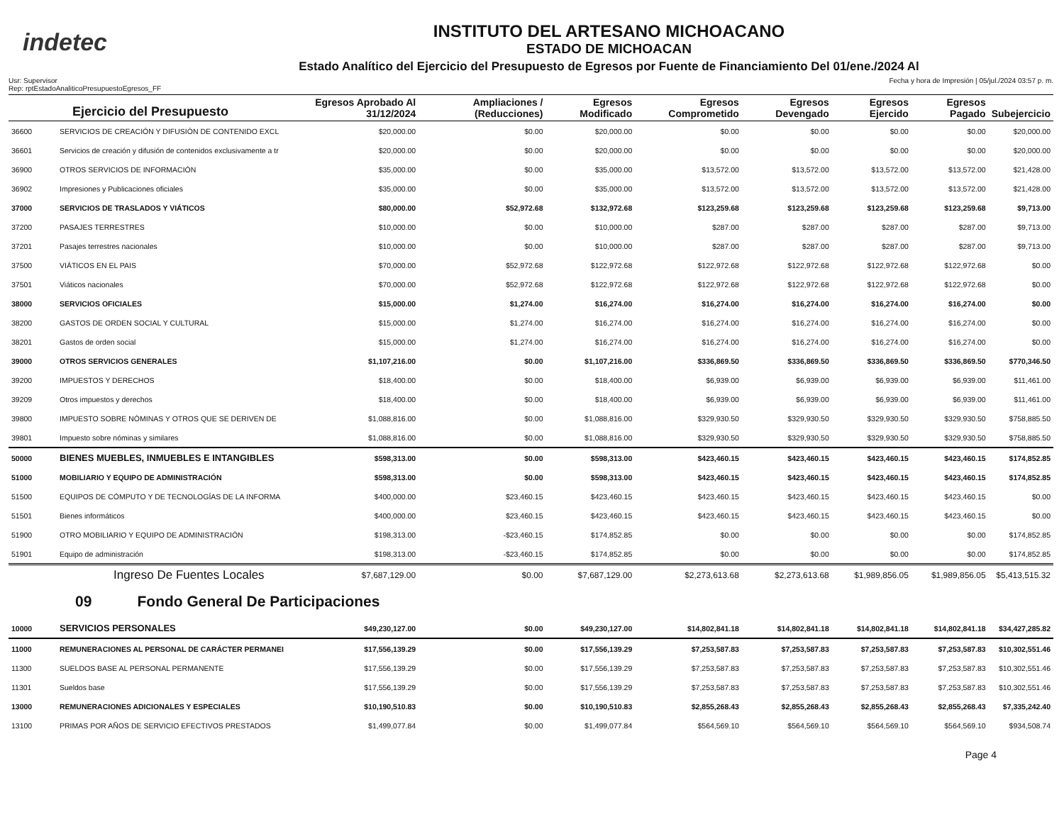indetec
INSTITUTO DEL ARTESANO MICHOACANO
ESTADO DE MICHOACAN
Estado Analítico del Ejercicio del Presupuesto de Egresos por Fuente de Financiamiento Del 01/ene./2024 Al
Usr: Supervisor
Rep: rptEstadoAnaliticoPresupuestoEgresos_FF
Fecha y hora de Impresión | 05/jul./2024 03:57 p. m.
| Ejercicio del Presupuesto | | Egresos Aprobado Al 31/12/2024 | Ampliaciones / (Reducciones) | Egresos Modificado | Egresos Comprometido | Egresos Devengado | Egresos Ejercido | Egresos Pagado | Subejercicio |
| --- | --- | --- | --- | --- | --- | --- | --- | --- | --- |
| 36600 | SERVICIOS DE CREACIÓN Y DIFUSIÓN DE CONTENIDO EXCL | $20,000.00 | $0.00 | $20,000.00 | $0.00 | $0.00 | $0.00 | $0.00 | $20,000.00 |
| 36601 | Servicios de creación y difusión de contenidos exclusivamente a tr | $20,000.00 | $0.00 | $20,000.00 | $0.00 | $0.00 | $0.00 | $0.00 | $20,000.00 |
| 36900 | OTROS SERVICIOS DE INFORMACIÓN | $35,000.00 | $0.00 | $35,000.00 | $13,572.00 | $13,572.00 | $13,572.00 | $13,572.00 | $21,428.00 |
| 36902 | Impresiones y Publicaciones oficiales | $35,000.00 | $0.00 | $35,000.00 | $13,572.00 | $13,572.00 | $13,572.00 | $13,572.00 | $21,428.00 |
| 37000 | SERVICIOS DE TRASLADOS Y VIÁTICOS | $80,000.00 | $52,972.68 | $132,972.68 | $123,259.68 | $123,259.68 | $123,259.68 | $123,259.68 | $9,713.00 |
| 37200 | PASAJES TERRESTRES | $10,000.00 | $0.00 | $10,000.00 | $287.00 | $287.00 | $287.00 | $287.00 | $9,713.00 |
| 37201 | Pasajes terrestres nacionales | $10,000.00 | $0.00 | $10,000.00 | $287.00 | $287.00 | $287.00 | $287.00 | $9,713.00 |
| 37500 | VIÁTICOS EN EL PAIS | $70,000.00 | $52,972.68 | $122,972.68 | $122,972.68 | $122,972.68 | $122,972.68 | $122,972.68 | $0.00 |
| 37501 | Viáticos nacionales | $70,000.00 | $52,972.68 | $122,972.68 | $122,972.68 | $122,972.68 | $122,972.68 | $122,972.68 | $0.00 |
| 38000 | SERVICIOS OFICIALES | $15,000.00 | $1,274.00 | $16,274.00 | $16,274.00 | $16,274.00 | $16,274.00 | $16,274.00 | $0.00 |
| 38200 | GASTOS DE ORDEN SOCIAL Y CULTURAL | $15,000.00 | $1,274.00 | $16,274.00 | $16,274.00 | $16,274.00 | $16,274.00 | $16,274.00 | $0.00 |
| 38201 | Gastos de orden social | $15,000.00 | $1,274.00 | $16,274.00 | $16,274.00 | $16,274.00 | $16,274.00 | $16,274.00 | $0.00 |
| 39000 | OTROS SERVICIOS GENERALES | $1,107,216.00 | $0.00 | $1,107,216.00 | $336,869.50 | $336,869.50 | $336,869.50 | $336,869.50 | $770,346.50 |
| 39200 | IMPUESTOS Y DERECHOS | $18,400.00 | $0.00 | $18,400.00 | $6,939.00 | $6,939.00 | $6,939.00 | $6,939.00 | $11,461.00 |
| 39209 | Otros impuestos y derechos | $18,400.00 | $0.00 | $18,400.00 | $6,939.00 | $6,939.00 | $6,939.00 | $6,939.00 | $11,461.00 |
| 39800 | IMPUESTO SOBRE NÓMINAS Y OTROS QUE SE DERIVEN DE | $1,088,816.00 | $0.00 | $1,088,816.00 | $329,930.50 | $329,930.50 | $329,930.50 | $329,930.50 | $758,885.50 |
| 39801 | Impuesto sobre nóminas y similares | $1,088,816.00 | $0.00 | $1,088,816.00 | $329,930.50 | $329,930.50 | $329,930.50 | $329,930.50 | $758,885.50 |
| 50000 | BIENES MUEBLES, INMUEBLES E INTANGIBLES | $598,313.00 | $0.00 | $598,313.00 | $423,460.15 | $423,460.15 | $423,460.15 | $423,460.15 | $174,852.85 |
| 51000 | MOBILIARIO Y EQUIPO DE ADMINISTRACIÓN | $598,313.00 | $0.00 | $598,313.00 | $423,460.15 | $423,460.15 | $423,460.15 | $423,460.15 | $174,852.85 |
| 51500 | EQUIPOS DE CÓMPUTO Y DE TECNOLOGÍAS DE LA INFORMA | $400,000.00 | $23,460.15 | $423,460.15 | $423,460.15 | $423,460.15 | $423,460.15 | $423,460.15 | $0.00 |
| 51501 | Bienes informáticos | $400,000.00 | $23,460.15 | $423,460.15 | $423,460.15 | $423,460.15 | $423,460.15 | $423,460.15 | $0.00 |
| 51900 | OTRO MOBILIARIO Y EQUIPO DE ADMINISTRACIÓN | $198,313.00 | -$23,460.15 | $174,852.85 | $0.00 | $0.00 | $0.00 | $0.00 | $174,852.85 |
| 51901 | Equipo de administración | $198,313.00 | -$23,460.15 | $174,852.85 | $0.00 | $0.00 | $0.00 | $0.00 | $174,852.85 |
| | Ingreso De Fuentes Locales | $7,687,129.00 | $0.00 | $7,687,129.00 | $2,273,613.68 | $2,273,613.68 | $1,989,856.05 | $1,989,856.05 | $5,413,515.32 |
| 09 Fondo General De Participaciones | | | | | | | | | |
| 10000 | SERVICIOS PERSONALES | $49,230,127.00 | $0.00 | $49,230,127.00 | $14,802,841.18 | $14,802,841.18 | $14,802,841.18 | $14,802,841.18 | $34,427,285.82 |
| 11000 | REMUNERACIONES AL PERSONAL DE CARÁCTER PERMANEI | $17,556,139.29 | $0.00 | $17,556,139.29 | $7,253,587.83 | $7,253,587.83 | $7,253,587.83 | $7,253,587.83 | $10,302,551.46 |
| 11300 | SUELDOS BASE AL PERSONAL PERMANENTE | $17,556,139.29 | $0.00 | $17,556,139.29 | $7,253,587.83 | $7,253,587.83 | $7,253,587.83 | $7,253,587.83 | $10,302,551.46 |
| 11301 | Sueldos base | $17,556,139.29 | $0.00 | $17,556,139.29 | $7,253,587.83 | $7,253,587.83 | $7,253,587.83 | $7,253,587.83 | $10,302,551.46 |
| 13000 | REMUNERACIONES ADICIONALES Y ESPECIALES | $10,190,510.83 | $0.00 | $10,190,510.83 | $2,855,268.43 | $2,855,268.43 | $2,855,268.43 | $2,855,268.43 | $7,335,242.40 |
| 13100 | PRIMAS POR AÑOS DE SERVICIO EFECTIVOS PRESTADOS | $1,499,077.84 | $0.00 | $1,499,077.84 | $564,569.10 | $564,569.10 | $564,569.10 | $564,569.10 | $934,508.74 |
Page 4